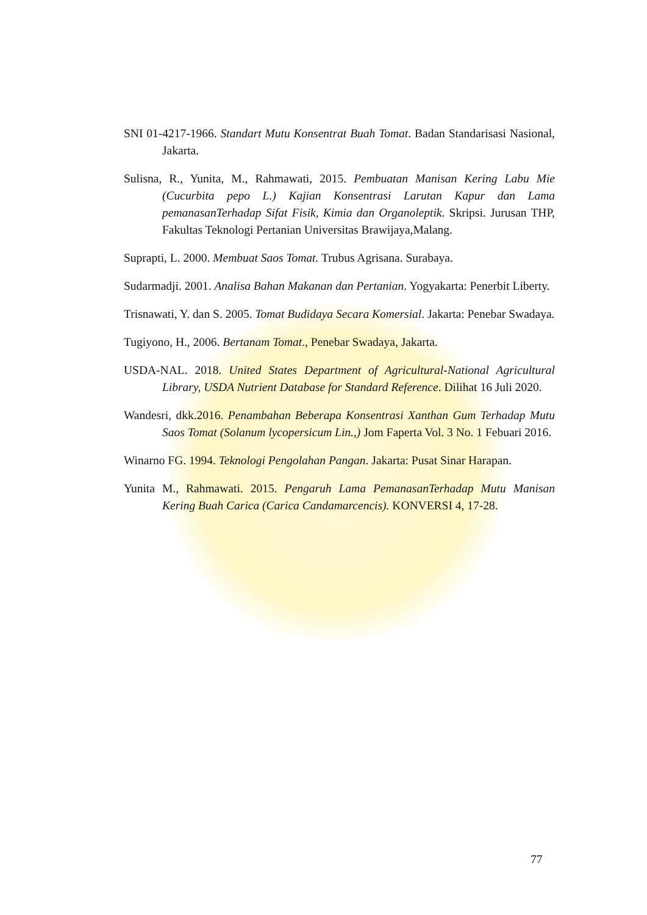SNI 01-4217-1966. Standart Mutu Konsentrat Buah Tomat. Badan Standarisasi Nasional, Jakarta.
Sulisna, R., Yunita, M., Rahmawati, 2015. Pembuatan Manisan Kering Labu Mie (Cucurbita pepo L.) Kajian Konsentrasi Larutan Kapur dan Lama pemanasanTerhadap Sifat Fisik, Kimia dan Organoleptik. Skripsi. Jurusan THP, Fakultas Teknologi Pertanian Universitas Brawijaya,Malang.
Suprapti, L. 2000. Membuat Saos Tomat. Trubus Agrisana. Surabaya.
Sudarmadji. 2001. Analisa Bahan Makanan dan Pertanian. Yogyakarta: Penerbit Liberty.
Trisnawati, Y. dan S. 2005. Tomat Budidaya Secara Komersial. Jakarta: Penebar Swadaya.
Tugiyono, H., 2006. Bertanam Tomat., Penebar Swadaya, Jakarta.
USDA-NAL. 2018. United States Department of Agricultural-National Agricultural Library, USDA Nutrient Database for Standard Reference. Dilihat 16 Juli 2020.
Wandesri, dkk.2016. Penambahan Beberapa Konsentrasi Xanthan Gum Terhadap Mutu Saos Tomat (Solanum lycopersicum Lin.,) Jom Faperta Vol. 3 No. 1 Febuari 2016.
Winarno FG. 1994. Teknologi Pengolahan Pangan. Jakarta: Pusat Sinar Harapan.
Yunita M., Rahmawati. 2015. Pengaruh Lama PemanasanTerhadap Mutu Manisan Kering Buah Carica (Carica Candamarcencis). KONVERSI 4, 17-28.
77